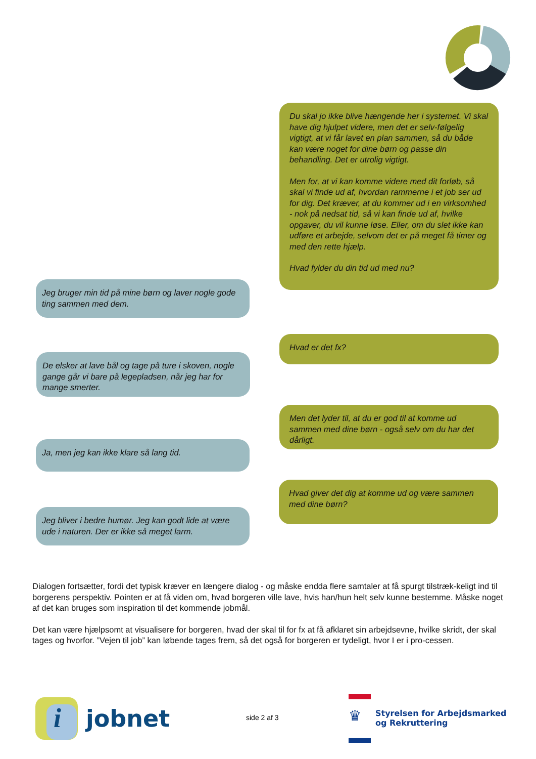Du skal jo ikke blive hængende her i systemet. Vi skal have dig hjulpet videre, men det er selv-følgelig vigtigt, at vi får lavet en plan sammen, så du både kan være noget for dine børn og passe din behandling. Det er utrolig vigtigt.
Men for, at vi kan komme videre med dit forløb, så skal vi finde ud af, hvordan rammerne i et job ser ud for dig. Det kræver, at du kommer ud i en virksomhed - nok på nedsat tid, så vi kan finde ud af, hvilke opgaver, du vil kunne løse. Eller, om du slet ikke kan udføre et arbejde, selvom det er på meget få timer og med den rette hjælp.
Hvad fylder du din tid ud med nu?
Jeg bruger min tid på mine børn og laver nogle gode ting sammen med dem.
Hvad er det fx?
De elsker at lave bål og tage på ture i skoven, nogle gange går vi bare på legepladsen, når jeg har for mange smerter.
Men det lyder til, at du er god til at komme ud sammen med dine børn - også selv om du har det dårligt.
Ja, men jeg kan ikke klare så lang tid.
Hvad giver det dig at komme ud og være sammen med dine børn?
Jeg bliver i bedre humør. Jeg kan godt lide at være ude i naturen. Der er ikke så meget larm.
Dialogen fortsætter, fordi det typisk kræver en længere dialog - og måske endda flere samtaler at få spurgt tilstræk-keligt ind til borgerens perspektiv. Pointen er at få viden om, hvad borgeren ville lave, hvis han/hun helt selv kunne bestemme. Måske noget af det kan bruges som inspiration til det kommende jobmål.
Det kan være hjælpsomt at visualisere for borgeren, hvad der skal til for fx at få afklaret sin arbejdsevne, hvilke skridt, der skal tages og hvorfor. ”Vejen til job” kan løbende tages frem, så det også for borgeren er tydeligt, hvor I er i pro-cessen.
i
jobnet
side 2 af 3 ♛
Styrelsen for Arbejdsmarked
og Rekruttering